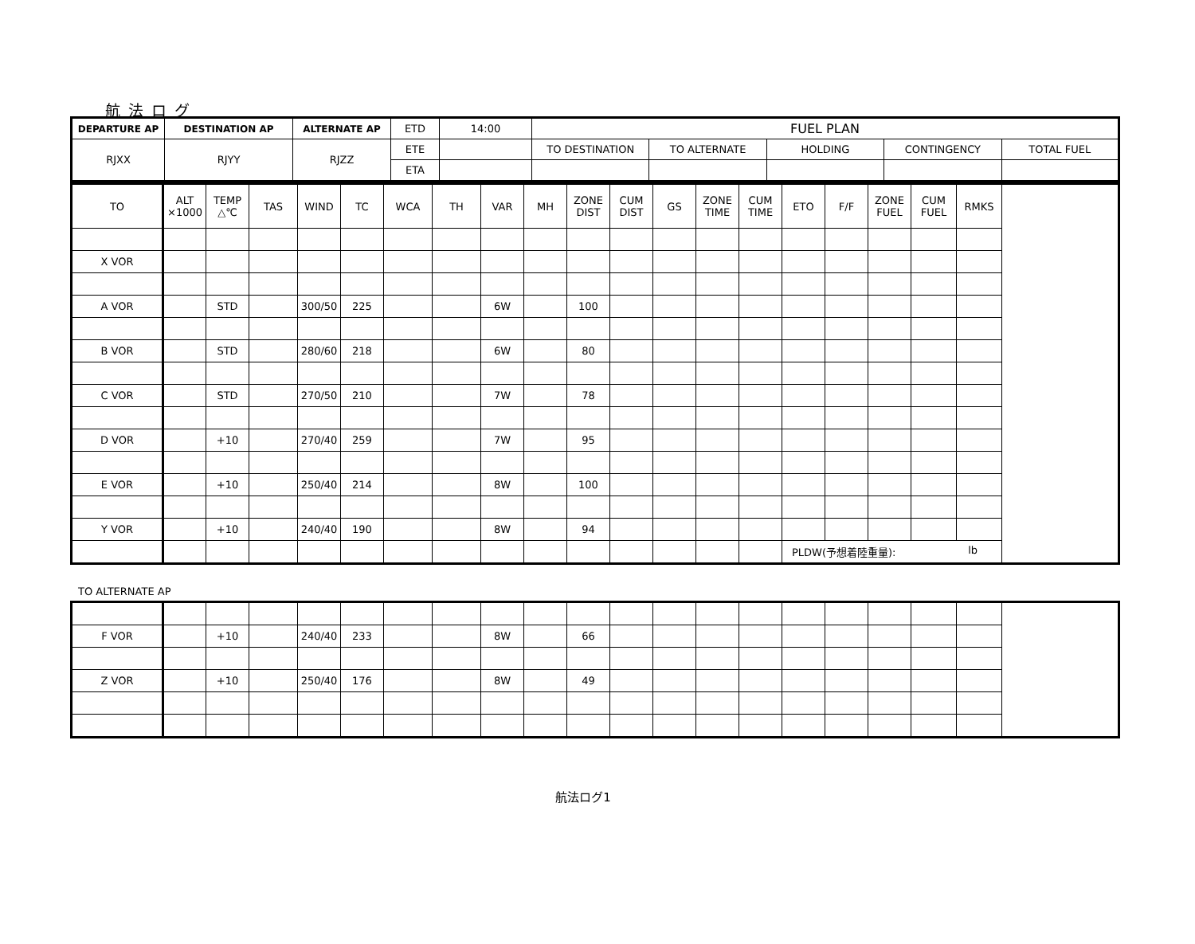航法ログ
| DEPARTURE AP | DESTINATION AP | ALTERNATE AP | ETD | 14:00 | FUEL PLAN | | | | |
| RJXX | RJYY | RJZZ | ETE | | TO DESTINATION | TO ALTERNATE | HOLDING | CONTINGENCY | TOTAL FUEL |
| | | | ETA | | | | | | |
| TO | ALT ×1000 | TEMP △℃ | TAS | WIND | TC | WCA | TH | VAR | MH | ZONE DIST | CUM DIST | GS | ZONE TIME | CUM TIME | ETO | F/F | ZONE FUEL | CUM FUEL | RMKS |
| X VOR | | | | | | | | | | | | | | | | | | | |
| A VOR | | STD | | 300/50 | 225 | | | 6W | | 100 | | | | | | | | | |
| B VOR | | STD | | 280/60 | 218 | | | 6W | | 80 | | | | | | | | | |
| C VOR | | STD | | 270/50 | 210 | | | 7W | | 78 | | | | | | | | | |
| D VOR | | +10 | | 270/40 | 259 | | | 7W | | 95 | | | | | | | | | |
| E VOR | | +10 | | 250/40 | 214 | | | 8W | | 100 | | | | | | | | | |
| Y VOR | | +10 | | 240/40 | 190 | | | 8W | | 94 | | | | | | | | | |
| | | | | | | | | | | | | | | | PLDW(予想着陸重量): lb | | | | |
TO ALTERNATE AP
| F VOR | | +10 | | 240/40 | 233 | | | 8W | | 66 | | | | | | | | | |
| Z VOR | | +10 | | 250/40 | 176 | | | 8W | | 49 | | | | | | | | | |
航法ログ1